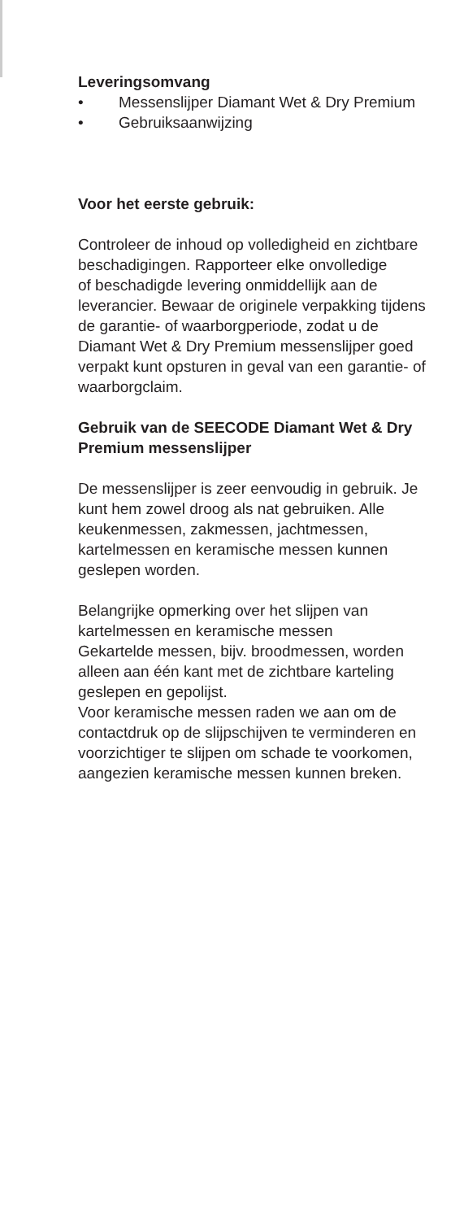Leveringsomvang
• Messenslijper Diamant Wet & Dry Premium
• Gebruiksaanwijzing
Voor het eerste gebruik:
Controleer de inhoud op volledigheid en zichtbare beschadigingen. Rapporteer elke onvolledige
of beschadigde levering onmiddellijk aan de leverancier. Bewaar de originele verpakking tijdens de garantie- of waarborgperiode, zodat u de Diamant Wet & Dry Premium messens­lijper goed verpakt kunt opsturen in geval van een garantie- of waarborgclaim.
Gebruik van de SEECODE Diamant Wet & Dry Premium messenslijper
De messenslijper is zeer eenvoudig in gebruik. Je kunt hem zowel droog als nat gebruiken. Alle keukenmessen, zakmessen, jachtmessen, kartelmessen en keramische messen kunnen geslepen worden.
Belangrijke opmerking over het slijpen van kartelmessen en keramische messen
Gekartelde messen, bijv. broodmessen, worden alleen aan één kant met de zichtbare karteling geslepen en gepolijst.
Voor keramische messen raden we aan om de contactdruk op de slijpschijven te vermin­deren en voorzichtiger te slijpen om schade te voorkomen, aangezien keramische messen kunnen breken.